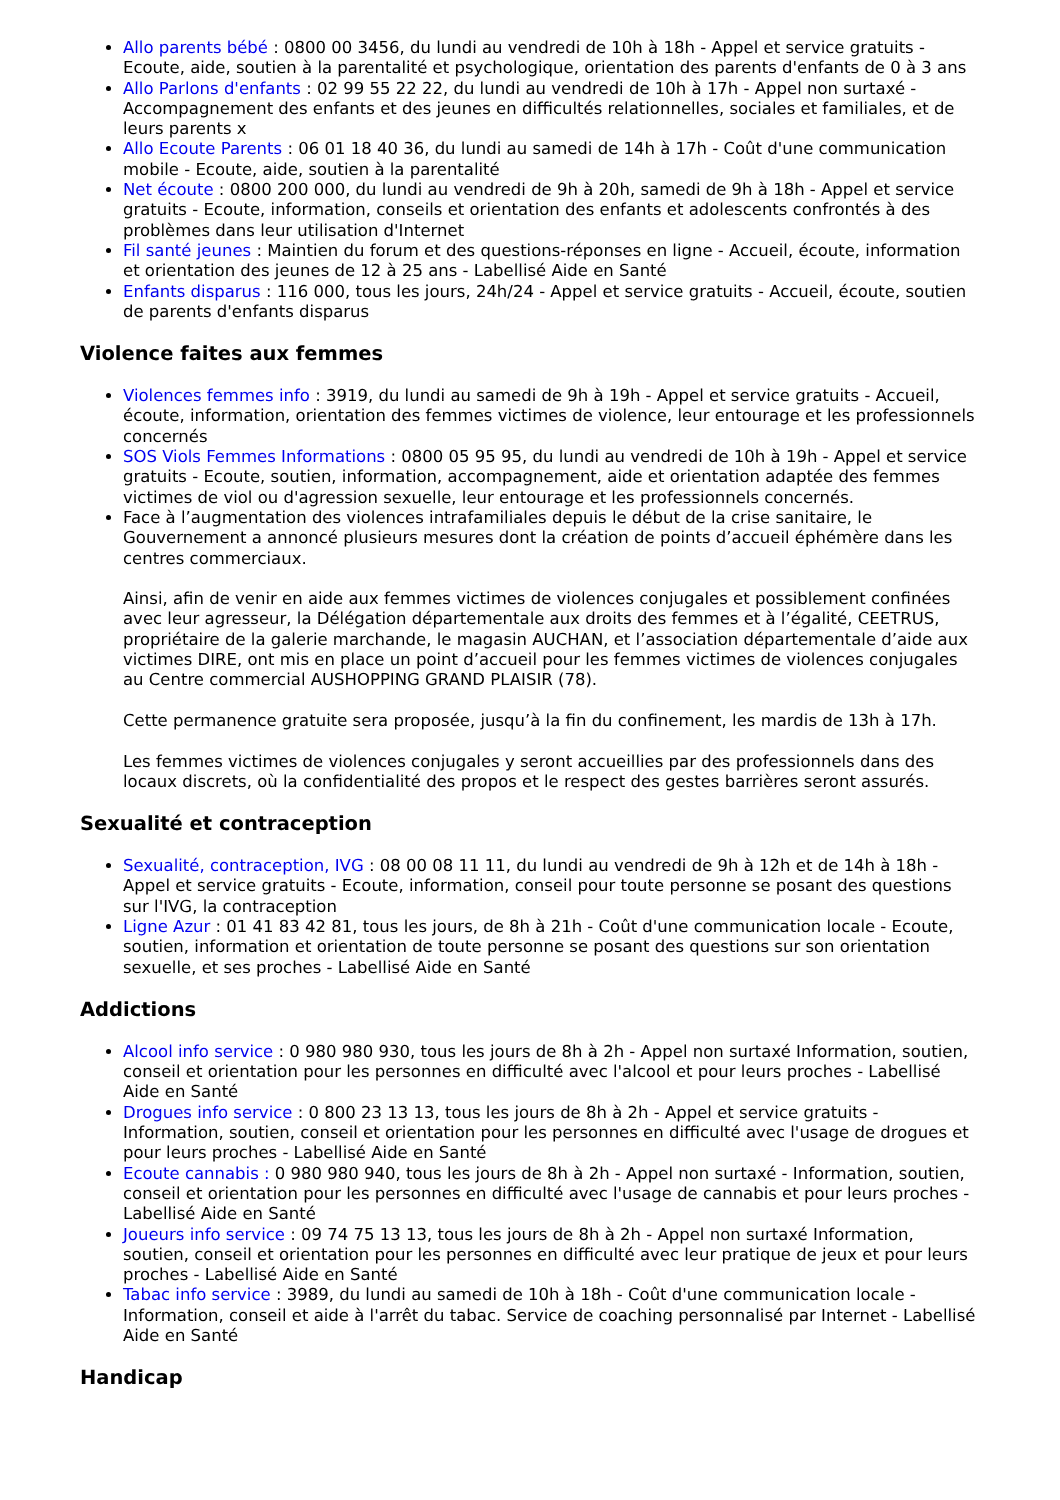Allo parents bébé : 0800 00 3456, du lundi au vendredi de 10h à 18h - Appel et service gratuits - Ecoute, aide, soutien à la parentalité et psychologique, orientation des parents d'enfants de 0 à 3 ans
Allo Parlons d'enfants : 02 99 55 22 22, du lundi au vendredi de 10h à 17h - Appel non surtaxé - Accompagnement des enfants et des jeunes en difficultés relationnelles, sociales et familiales, et de leurs parents x
Allo Ecoute Parents : 06 01 18 40 36, du lundi au samedi de 14h à 17h - Coût d'une communication mobile - Ecoute, aide, soutien à la parentalité
Net écoute : 0800 200 000, du lundi au vendredi de 9h à 20h, samedi de 9h à 18h - Appel et service gratuits - Ecoute, information, conseils et orientation des enfants et adolescents confrontés à des problèmes dans leur utilisation d'Internet
Fil santé jeunes : Maintien du forum et des questions-réponses en ligne - Accueil, écoute, information et orientation des jeunes de 12 à 25 ans - Labellisé Aide en Santé
Enfants disparus : 116 000, tous les jours, 24h/24 - Appel et service gratuits - Accueil, écoute, soutien de parents d'enfants disparus
Violence faites aux femmes
Violences femmes info : 3919, du lundi au samedi de 9h à 19h - Appel et service gratuits - Accueil, écoute, information, orientation des femmes victimes de violence, leur entourage et les professionnels concernés
SOS Viols Femmes Informations : 0800 05 95 95, du lundi au vendredi de 10h à 19h - Appel et service gratuits - Ecoute, soutien, information, accompagnement, aide et orientation adaptée des femmes victimes de viol ou d'agression sexuelle, leur entourage et les professionnels concernés.
Face à l’augmentation des violences intrafamiliales depuis le début de la crise sanitaire, le Gouvernement a annoncé plusieurs mesures dont la création de points d’accueil éphémère dans les centres commerciaux.
Ainsi, afin de venir en aide aux femmes victimes de violences conjugales et possiblement confinées avec leur agresseur, la Délégation départementale aux droits des femmes et à l’égalité, CEETRUS, propriétaire de la galerie marchande, le magasin AUCHAN, et l’association départementale d’aide aux victimes DIRE, ont mis en place un point d’accueil pour les femmes victimes de violences conjugales au Centre commercial AUSHOPPING GRAND PLAISIR (78).
Cette permanence gratuite sera proposée, jusqu’à la fin du confinement, les mardis de 13h à 17h.
Les femmes victimes de violences conjugales y seront accueillies par des professionnels dans des locaux discrets, où la confidentialité des propos et le respect des gestes barrières seront assurés.
Sexualité et contraception
Sexualité, contraception, IVG : 08 00 08 11 11, du lundi au vendredi de 9h à 12h et de 14h à 18h - Appel et service gratuits - Ecoute, information, conseil pour toute personne se posant des questions sur l'IVG, la contraception
Ligne Azur : 01 41 83 42 81, tous les jours, de 8h à 21h - Coût d'une communication locale - Ecoute, soutien, information et orientation de toute personne se posant des questions sur son orientation sexuelle, et ses proches - Labellisé Aide en Santé
Addictions
Alcool info service : 0 980 980 930, tous les jours de 8h à 2h - Appel non surtaxé Information, soutien, conseil et orientation pour les personnes en difficulté avec l'alcool et pour leurs proches - Labellisé Aide en Santé
Drogues info service : 0 800 23 13 13, tous les jours de 8h à 2h - Appel et service gratuits - Information, soutien, conseil et orientation pour les personnes en difficulté avec l'usage de drogues et pour leurs proches - Labellisé Aide en Santé
Ecoute cannabis : 0 980 980 940, tous les jours de 8h à 2h - Appel non surtaxé - Information, soutien, conseil et orientation pour les personnes en difficulté avec l'usage de cannabis et pour leurs proches - Labellisé Aide en Santé
Joueurs info service : 09 74 75 13 13, tous les jours de 8h à 2h - Appel non surtaxé Information, soutien, conseil et orientation pour les personnes en difficulté avec leur pratique de jeux et pour leurs proches - Labellisé Aide en Santé
Tabac info service : 3989, du lundi au samedi de 10h à 18h - Coût d'une communication locale - Information, conseil et aide à l'arrêt du tabac. Service de coaching personnalisé par Internet - Labellisé Aide en Santé
Handicap